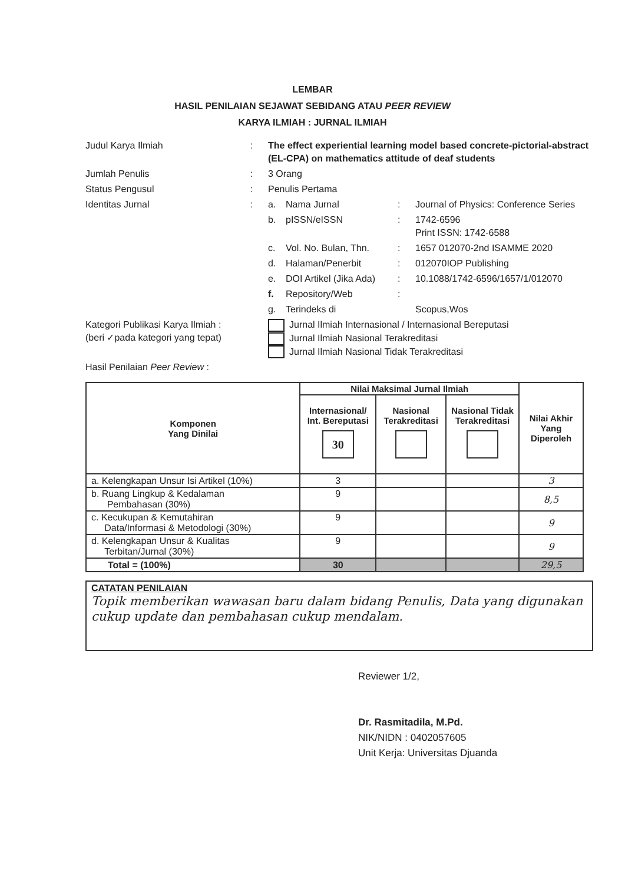LEMBAR
HASIL PENILAIAN SEJAWAT SEBIDANG ATAU PEER REVIEW
KARYA ILMIAH : JURNAL ILMIAH
| Judul Karya Ilmiah | : | The effect experiential learning model based concrete-pictorial-abstract (EL-CPA) on mathematics attitude of deaf students | | | |
| Jumlah Penulis | : | 3 Orang | | | |
| Status Pengusul | : | Penulis Pertama | | | |
| Identitas Jurnal | : | a. | Nama Jurnal | : | Journal of Physics: Conference Series |
| | | b. | pISSN/eISSN | : | 1742-6596 Print ISSN: 1742-6588 |
| | | c. | Vol. No. Bulan, Thn. | : | 1657 012070-2nd ISAMME 2020 |
| | | d. | Halaman/Penerbit | : | 012070IOP Publishing |
| | | e. | DOI Artikel (Jika Ada) | : | 10.1088/1742-6596/1657/1/012070 |
| | | f. | Repository/Web | : | |
| | | g. | Terindeks di | | Scopus,Wos |
| Kategori Publikasi Karya Ilmiah : (beri ✓pada kategori yang tepat) | | Jurnal Ilmiah Internasional / Internasional Bereputasi Jurnal Ilmiah Nasional Terakreditasi Jurnal Ilmiah Nasional Tidak Terakreditasi | | | |
| Hasil Penilaian Peer Review : | | | | | |
| Komponen Yang Dinilai | Nilai Maksimal Jurnal Ilmiah | | | Nilai Akhir Yang Diperoleh |
| --- | --- | --- | --- | --- |
| | Internasional/ Int. Bereputasi 30 | Nasional Terakreditasi | Nasional Tidak Terakreditasi | |
| a. Kelengkapan Unsur Isi Artikel (10%) | 3 | | | 3 |
| b. Ruang Lingkup & Kedalaman Pembahasan (30%) | 9 | | | 8,5 |
| c. Kecukupan & Kemutahiran Data/Informasi & Metodologi (30%) | 9 | | | 9 |
| d. Kelengkapan Unsur & Kualitas Terbitan/Jurnal (30%) | 9 | | | 9 |
| Total = (100%) | 30 | | | 29,5 |
CATATAN PENILAIAN
Topik memberikan wawasan baru dalam bidang Penulis, Data yang digunakan cukup update dan pembahasan cukup mendalam.
Reviewer 1/2,
Dr. Rasmitadila, M.Pd.
NIK/NIDN : 0402057605
Unit Kerja: Universitas Djuanda